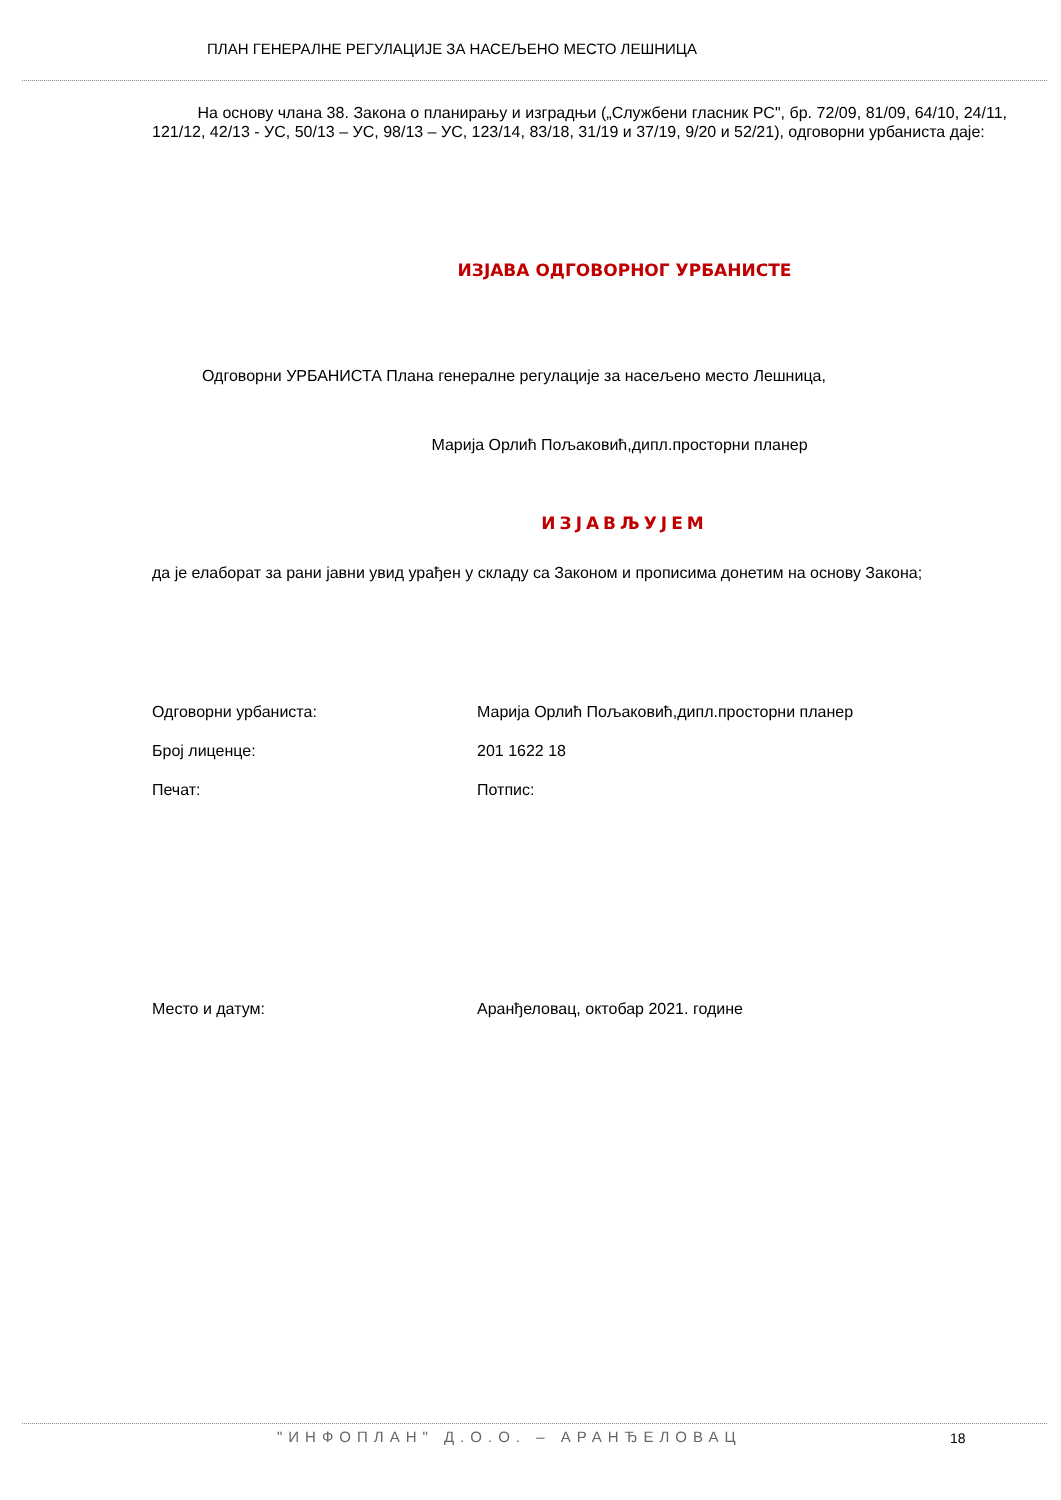ПЛАН ГЕНЕРАЛНЕ РЕГУЛАЦИЈЕ ЗА НАСЕЉЕНО МЕСТО ЛЕШНИЦА
На основу члана 38. Закона о планирању и изградњи („Службени гласник РС", бр. 72/09, 81/09, 64/10, 24/11, 121/12, 42/13 - УС, 50/13 – УС, 98/13 – УС, 123/14, 83/18, 31/19 и 37/19, 9/20 и 52/21), одговорни урбаниста даје:
ИЗЈАВА ОДГОВОРНОГ УРБАНИСТЕ
Одговорни УРБАНИСТА Плана генералне регулације за насељено место Лешница,
Марија Орлић Пољаковић,дипл.просторни планер
ИЗЈАВЉУЈЕМ
да је елаборат за рани јавни увид урађен у складу са Законом и прописима донетим на основу Закона;
Одговорни урбаниста: Марија Орлић Пољаковић,дипл.просторни планер
Број лиценце: 201 1622 18
Печат: Потпис:
Место и датум: Аранђеловац, октобар 2021. године
"ИНФОПЛАН" Д.О.О. – АРАНЂЕЛОВАЦ
18